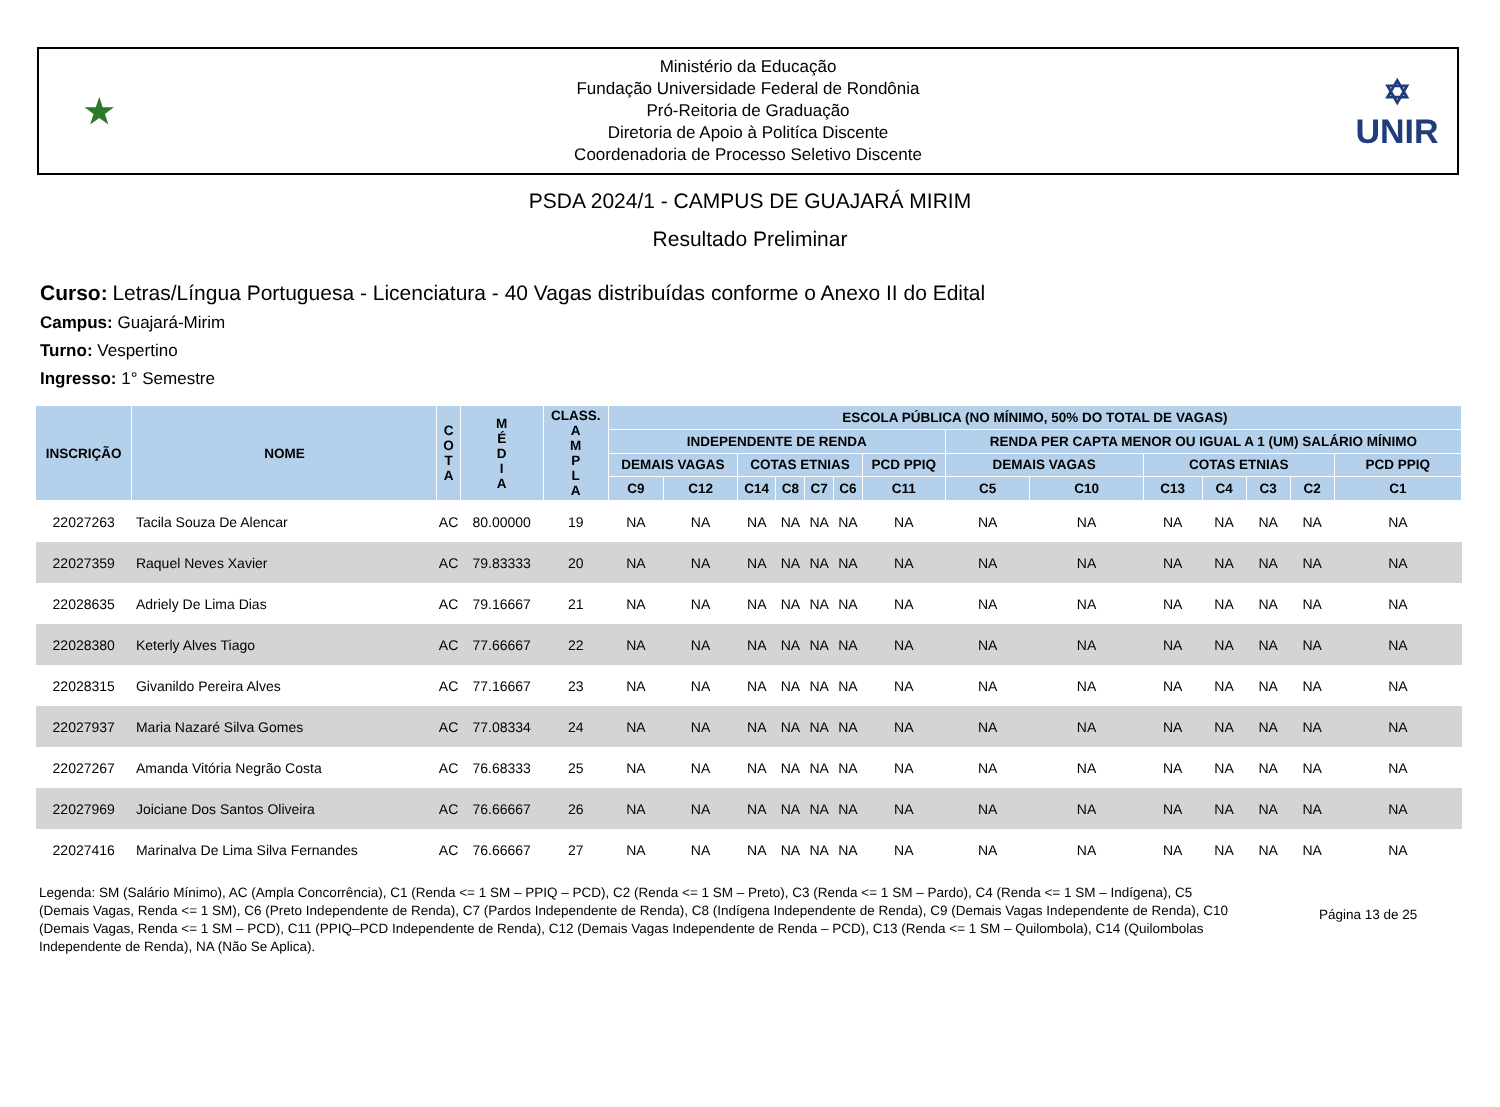★
Ministério da Educação
Fundação Universidade Federal de Rondônia
Pró-Reitoria de Graduação
Diretoria de Apoio à Politíca Discente
Coordenadoria de Processo Seletivo Discente
✡
UNIR
PSDA 2024/1 - CAMPUS DE GUAJARÁ MIRIM
Resultado Preliminar
Curso: Letras/Língua Portuguesa - Licenciatura - 40 Vagas distribuídas conforme o Anexo II do Edital
Campus: Guajará-Mirim
Turno: Vespertino
Ingresso: 1° Semestre
| INSCRIÇÃO | NOME | C O T A | M É D I A | CLASS. A M P L A | ESCOLA PÚBLICA (NO MÍNIMO, 50% DO TOTAL DE VAGAS) | | | | | | | | | | | | | |
| --- | --- | --- | --- | --- | --- | --- | --- | --- | --- | --- | --- | --- | --- | --- | --- | --- | --- | --- |
| | | | | | INDEPENDENTE DE RENDA | | | | | | | RENDA PER CAPTA MENOR OU IGUAL A 1 (UM) SALÁRIO MÍNIMO | | | | | | |
| | | | | | DEMAIS VAGAS | | COTAS ETNIAS | | | | PCD PPIQ | DEMAIS VAGAS | | COTAS ETNIAS | | | | PCD PPIQ |
| | | | | | C9 | C12 | C14 | C8 | C7 | C6 | C11 | C5 | C10 | C13 | C4 | C3 | C2 | C1 |
| 22027263 | Tacila Souza De Alencar | AC | 80.00000 | 19 | NA | NA | NA | NA | NA | NA | NA | NA | NA | NA | NA | NA | NA | NA |
| 22027359 | Raquel Neves Xavier | AC | 79.83333 | 20 | NA | NA | NA | NA | NA | NA | NA | NA | NA | NA | NA | NA | NA | NA |
| 22028635 | Adriely De Lima Dias | AC | 79.16667 | 21 | NA | NA | NA | NA | NA | NA | NA | NA | NA | NA | NA | NA | NA | NA |
| 22028380 | Keterly Alves Tiago | AC | 77.66667 | 22 | NA | NA | NA | NA | NA | NA | NA | NA | NA | NA | NA | NA | NA | NA |
| 22028315 | Givanildo Pereira Alves | AC | 77.16667 | 23 | NA | NA | NA | NA | NA | NA | NA | NA | NA | NA | NA | NA | NA | NA |
| 22027937 | Maria Nazaré Silva Gomes | AC | 77.08334 | 24 | NA | NA | NA | NA | NA | NA | NA | NA | NA | NA | NA | NA | NA | NA |
| 22027267 | Amanda Vitória Negrão Costa | AC | 76.68333 | 25 | NA | NA | NA | NA | NA | NA | NA | NA | NA | NA | NA | NA | NA | NA |
| 22027969 | Joiciane Dos Santos Oliveira | AC | 76.66667 | 26 | NA | NA | NA | NA | NA | NA | NA | NA | NA | NA | NA | NA | NA | NA |
| 22027416 | Marinalva De Lima Silva Fernandes | AC | 76.66667 | 27 | NA | NA | NA | NA | NA | NA | NA | NA | NA | NA | NA | NA | NA | NA |
Legenda: SM (Salário Mínimo), AC (Ampla Concorrência), C1 (Renda <= 1 SM – PPIQ – PCD), C2 (Renda <= 1 SM – Preto), C3 (Renda <= 1 SM – Pardo), C4 (Renda <= 1 SM – Indígena), C5 (Demais Vagas, Renda <= 1 SM), C6 (Preto Independente de Renda), C7 (Pardos Independente de Renda), C8 (Indígena Independente de Renda), C9 (Demais Vagas Independente de Renda), C10 (Demais Vagas, Renda <= 1 SM – PCD), C11 (PPIQ–PCD Independente de Renda), C12 (Demais Vagas Independente de Renda – PCD), C13 (Renda <= 1 SM – Quilombola), C14 (Quilombolas Independente de Renda), NA (Não Se Aplica).
Página 13 de 25